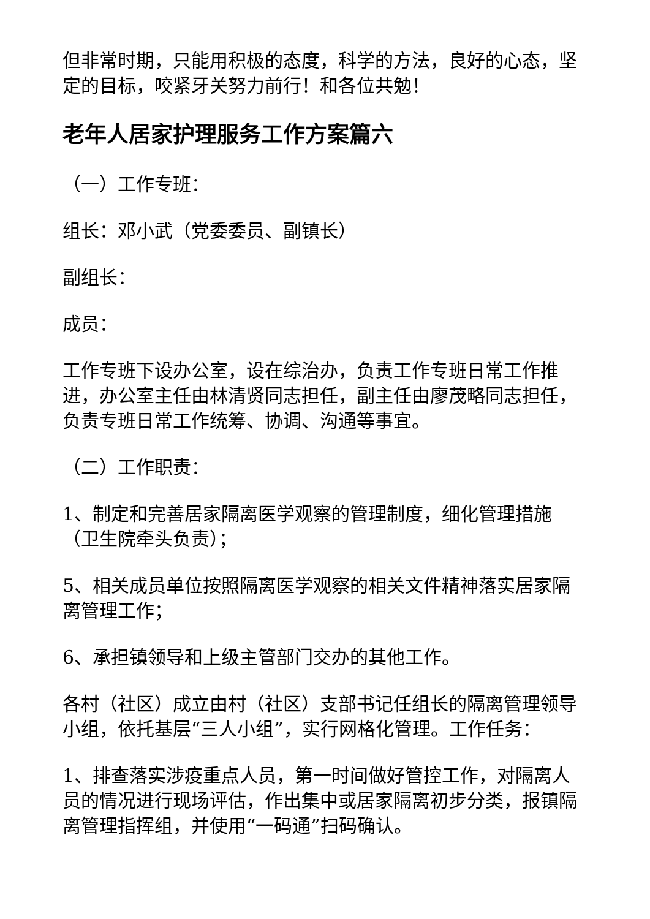但非常时期，只能用积极的态度，科学的方法，良好的心态，坚定的目标，咬紧牙关努力前行！和各位共勉！
老年人居家护理服务工作方案篇六
（一）工作专班：
组长：邓小武（党委委员、副镇长）
副组长：
成员：
工作专班下设办公室，设在综治办，负责工作专班日常工作推进，办公室主任由林清贤同志担任，副主任由廖茂略同志担任，负责专班日常工作统筹、协调、沟通等事宜。
（二）工作职责：
1、制定和完善居家隔离医学观察的管理制度，细化管理措施（卫生院牵头负责）；
5、相关成员单位按照隔离医学观察的相关文件精神落实居家隔离管理工作；
6、承担镇领导和上级主管部门交办的其他工作。
各村（社区）成立由村（社区）支部书记任组长的隔离管理领导小组，依托基层“三人小组”，实行网格化管理。工作任务：
1、排查落实涉疫重点人员，第一时间做好管控工作，对隔离人员的情况进行现场评估，作出集中或居家隔离初步分类，报镇隔离管理指挥组，并使用“一码通”扫码确认。